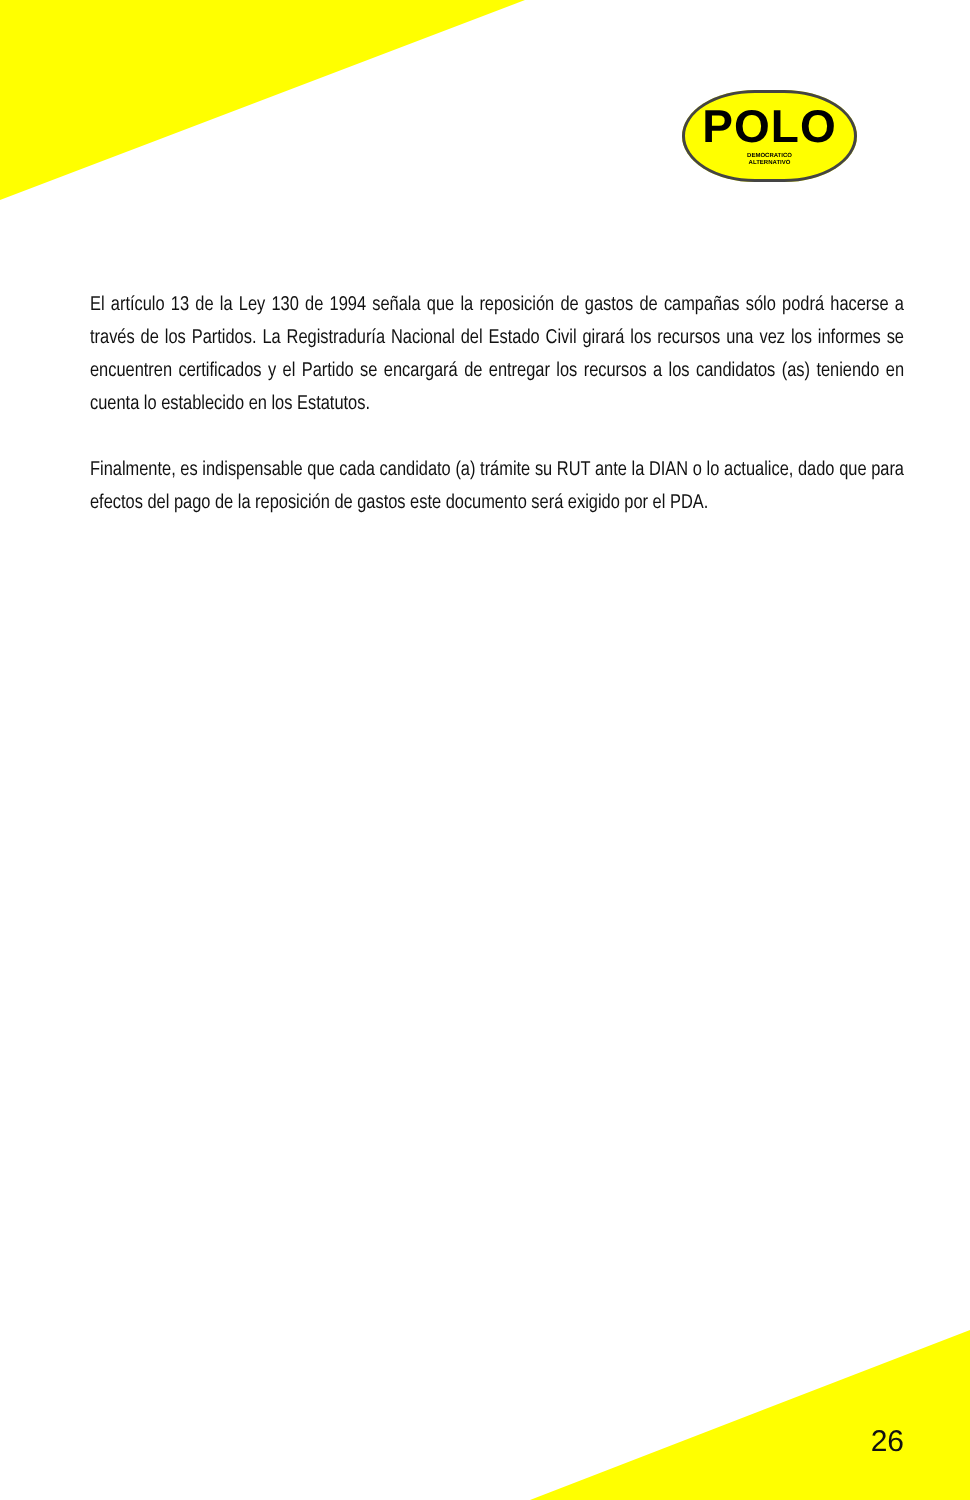POLO
DEMOCRATICO
ALTERNATIVO
El artículo 13 de la Ley 130 de 1994 señala que la reposición de gastos de campañas sólo podrá hacerse a través de los Partidos. La Registraduría Nacional del Estado Civil girará los recursos una vez los informes se encuentren certificados y el Partido se encargará de entregar los recursos a los candidatos (as) teniendo en cuenta lo establecido en los Estatutos.
Finalmente, es indispensable que cada candidato (a) trámite su RUT ante la DIAN o lo actualice, dado que para efectos del pago de la reposición de gastos este documento será exigido por el PDA.
26